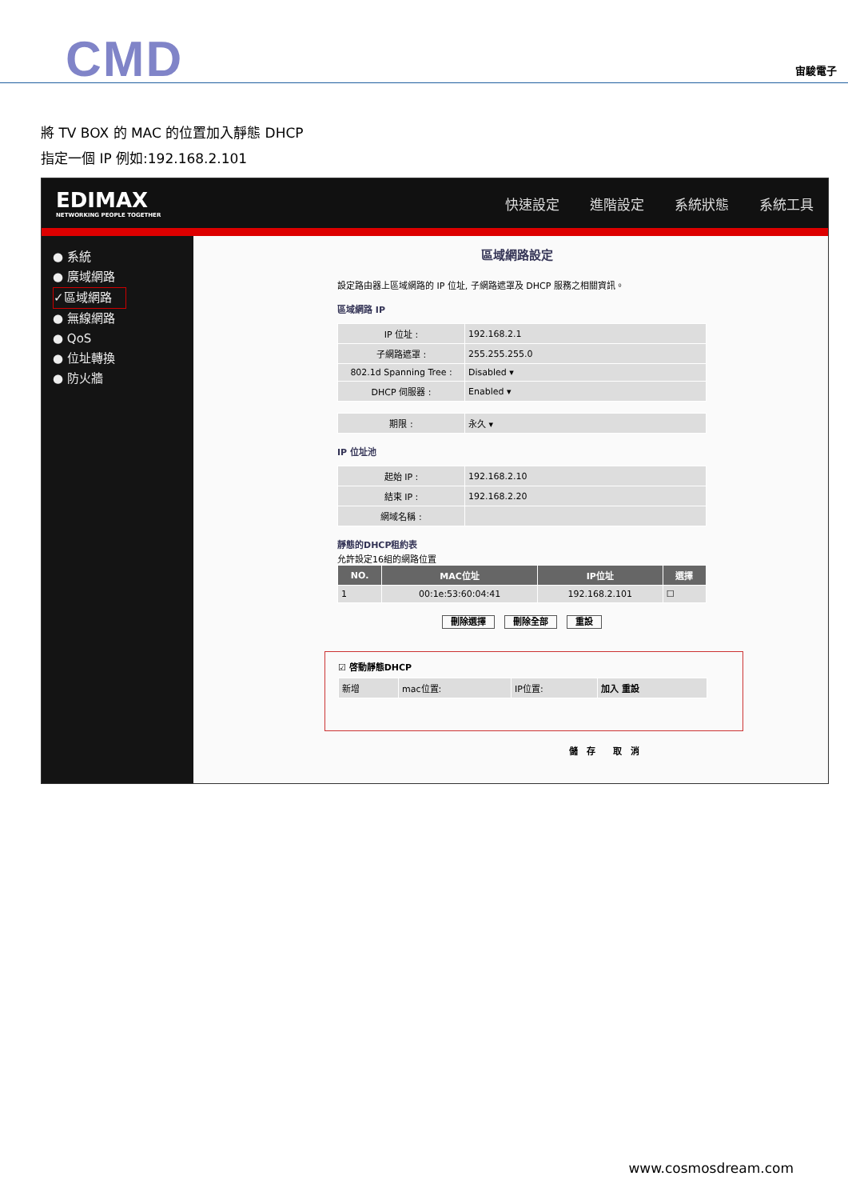CMD 宙駿電子
將 TV BOX 的 MAC 的位置加入靜態 DHCP
指定一個 IP 例如:192.168.2.101
EDIMAX
NETWORKING PEOPLE TOGETHER
快速設定 進階設定 系統狀態 系統工具
● 系統
● 廣域網路
✓區域網路
● 無線網路
● QoS
● 位址轉換
● 防火牆
區域網路設定
設定路由器上區域網路的 IP 位址, 子網路遮罩及 DHCP 服務之相關資訊。
區域網路 IP
| IP 位址 : | 192.168.2.1 |
| 子網路遮罩 : | 255.255.255.0 |
| 802.1d Spanning Tree : | Disabled ▾ |
| DHCP 伺服器 : | Enabled ▾ |
| 期限 : | 永久 ▾ |
IP 位址池
| 起始 IP : | 192.168.2.10 |
| 結束 IP : | 192.168.2.20 |
| 網域名稱 : | |
靜態的DHCP租約表
允許設定16組的網路位置
| NO. | MAC位址 | IP位址 | 選擇 |
| --- | --- | --- | --- |
| 1 | 00:1e:53:60:04:41 | 192.168.2.101 | ☐ |
刪除選擇 刪除全部 重設
☑ 啓動靜態DHCP
| 新增 | mac位置: | IP位置: | 加入 重設 |
儲　存　　取　消
www.cosmosdream.com